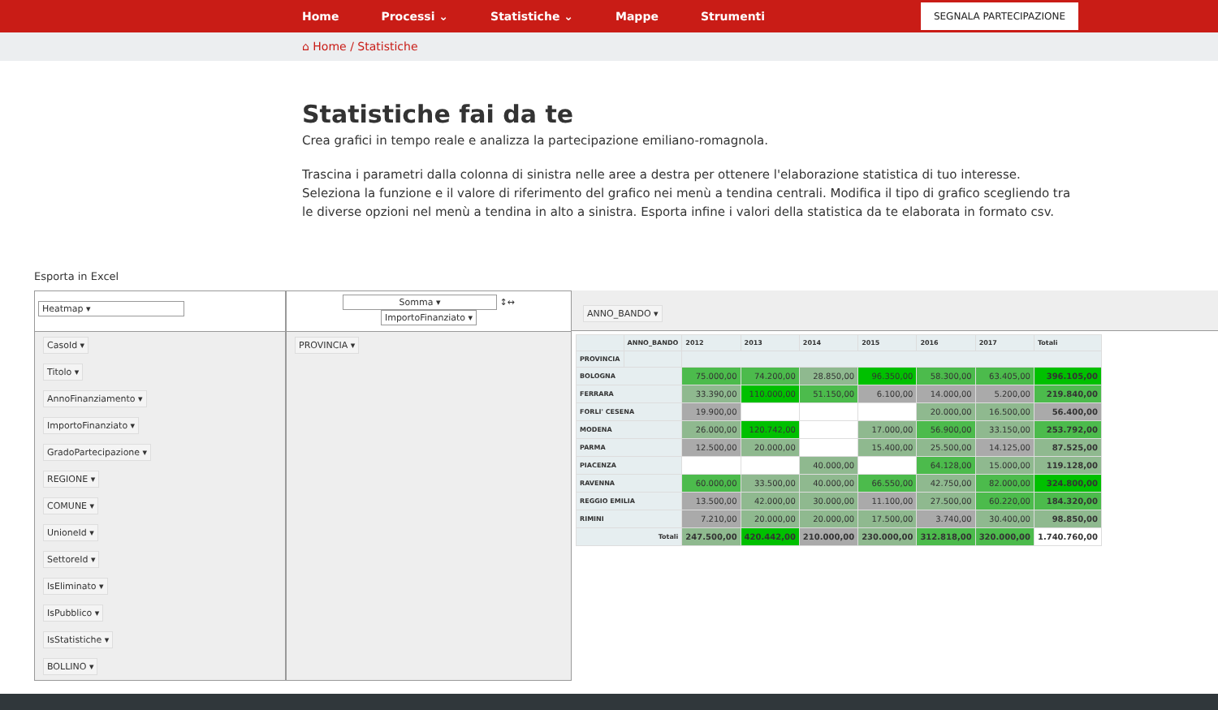Home Processi ⌄ Statistiche ⌄ Mappe Strumenti
SEGNALA PARTECIPAZIONE
⌂ Home / Statistiche
Statistiche fai da te
Crea grafici in tempo reale e analizza la partecipazione emiliano-romagnola.
Trascina i parametri dalla colonna di sinistra nelle aree a destra per ottenere l'elaborazione statistica di tuo interesse. Seleziona la funzione e il valore di riferimento del grafico nei menù a tendina centrali. Modifica il tipo di grafico scegliendo tra le diverse opzioni nel menù a tendina in alto a sinistra. Esporta infine i valori della statistica da te elaborata in formato csv.
Esporta in Excel
Heatmap ▾
CasoId ▾
Titolo ▾
AnnoFinanziamento ▾
ImportoFinanziato ▾
GradoPartecipazione ▾
REGIONE ▾
COMUNE ▾
UnioneId ▾
SettoreId ▾
IsEliminato ▾
IsPubblico ▾
IsStatistiche ▾
BOLLINO ▾
Somma ▾ ↕↔
ImportoFinanziato ▾
PROVINCIA ▾
ANNO_BANDO ▾
| | ANNO_BANDO | 2012 | 2013 | 2014 | 2015 | 2016 | 2017 | Totali |
| --- | --- | --- | --- | --- | --- | --- | --- | --- |
| PROVINCIA | | | | | | | | |
| BOLOGNA | | 75.000,00 | 74.200,00 | 28.850,00 | 96.350,00 | 58.300,00 | 63.405,00 | 396.105,00 |
| FERRARA | | 33.390,00 | 110.000,00 | 51.150,00 | 6.100,00 | 14.000,00 | 5.200,00 | 219.840,00 |
| FORLI' CESENA | | 19.900,00 | | | | 20.000,00 | 16.500,00 | 56.400,00 |
| MODENA | | 26.000,00 | 120.742,00 | | 17.000,00 | 56.900,00 | 33.150,00 | 253.792,00 |
| PARMA | | 12.500,00 | 20.000,00 | | 15.400,00 | 25.500,00 | 14.125,00 | 87.525,00 |
| PIACENZA | | | | 40.000,00 | | 64.128,00 | 15.000,00 | 119.128,00 |
| RAVENNA | | 60.000,00 | 33.500,00 | 40.000,00 | 66.550,00 | 42.750,00 | 82.000,00 | 324.800,00 |
| REGGIO EMILIA | | 13.500,00 | 42.000,00 | 30.000,00 | 11.100,00 | 27.500,00 | 60.220,00 | 184.320,00 |
| RIMINI | | 7.210,00 | 20.000,00 | 20.000,00 | 17.500,00 | 3.740,00 | 30.400,00 | 98.850,00 |
| Totali | | 247.500,00 | 420.442,00 | 210.000,00 | 230.000,00 | 312.818,00 | 320.000,00 | 1.740.760,00 |